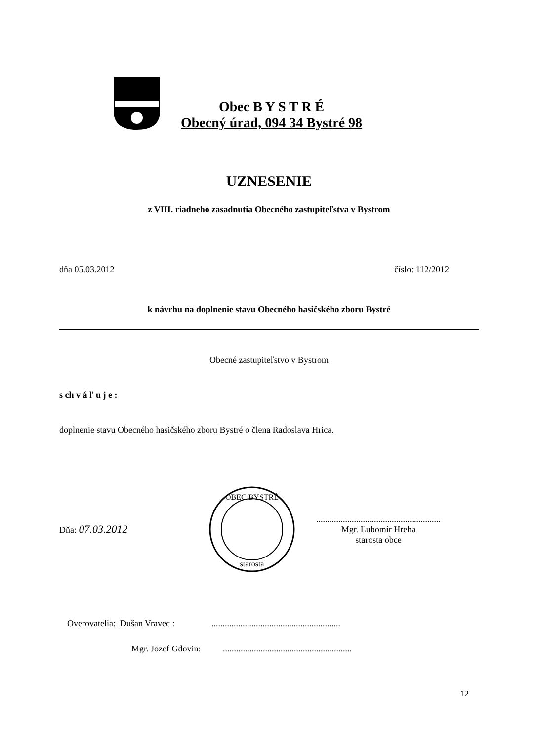Obec B Y S T R É
Obecný úrad, 094 34 Bystré 98
UZNESENIE
z VIII. riadneho zasadnutia Obecného zastupiteľstva v Bystrom
dňa 05.03.2012 číslo: 112/2012
k návrhu na doplnenie stavu Obecného hasičského zboru Bystré
Obecné zastupiteľstvo v Bystrom
s ch v á ľ u j e :
doplnenie stavu Obecného hasičského zboru Bystré o člena Radoslava Hrica.
Dňa: 07.03.2012
OBEC BYSTRÉ
starosta
........................................................
Mgr. Ľubomír Hreha
starosta obce
Overovatelia: Dušan Vravec : ..........................................................
Mgr. Jozef Gdovin: ..........................................................
12